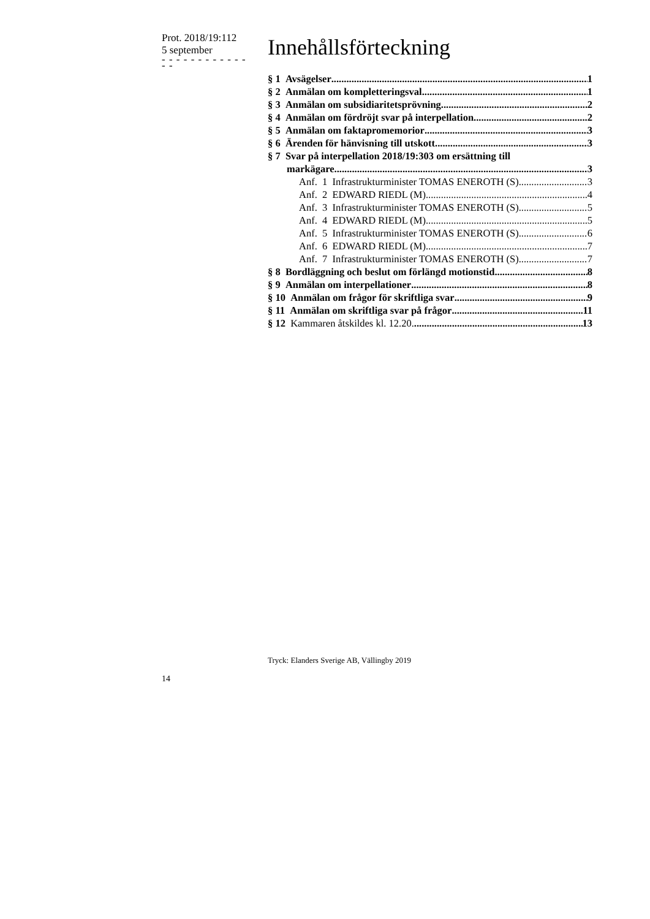Prot. 2018/19:112
5 september
- - - - - - - - - - - - - -
Innehållsförteckning
§ 1 Avsägelser 1
§ 2 Anmälan om kompletteringsval 1
§ 3 Anmälan om subsidiaritetsprövning 2
§ 4 Anmälan om fördröjt svar på interpellation 2
§ 5 Anmälan om faktapromemorior 3
§ 6 Ärenden för hänvisning till utskott 3
§ 7 Svar på interpellation 2018/19:303 om ersättning till
markägare 3
Anf. 1 Infrastrukturminister TOMAS ENEROTH (S) 3
Anf. 2 EDWARD RIEDL (M) 4
Anf. 3 Infrastrukturminister TOMAS ENEROTH (S) 5
Anf. 4 EDWARD RIEDL (M) 5
Anf. 5 Infrastrukturminister TOMAS ENEROTH (S) 6
Anf. 6 EDWARD RIEDL (M) 7
Anf. 7 Infrastrukturminister TOMAS ENEROTH (S) 7
§ 8 Bordläggning och beslut om förlängd motionstid 8
§ 9 Anmälan om interpellationer 8
§ 10 Anmälan om frågor för skriftliga svar 9
§ 11 Anmälan om skriftliga svar på frågor 11
§ 12 Kammaren åtskildes kl. 12.20. 13
Tryck: Elanders Sverige AB, Vällingby 2019
14